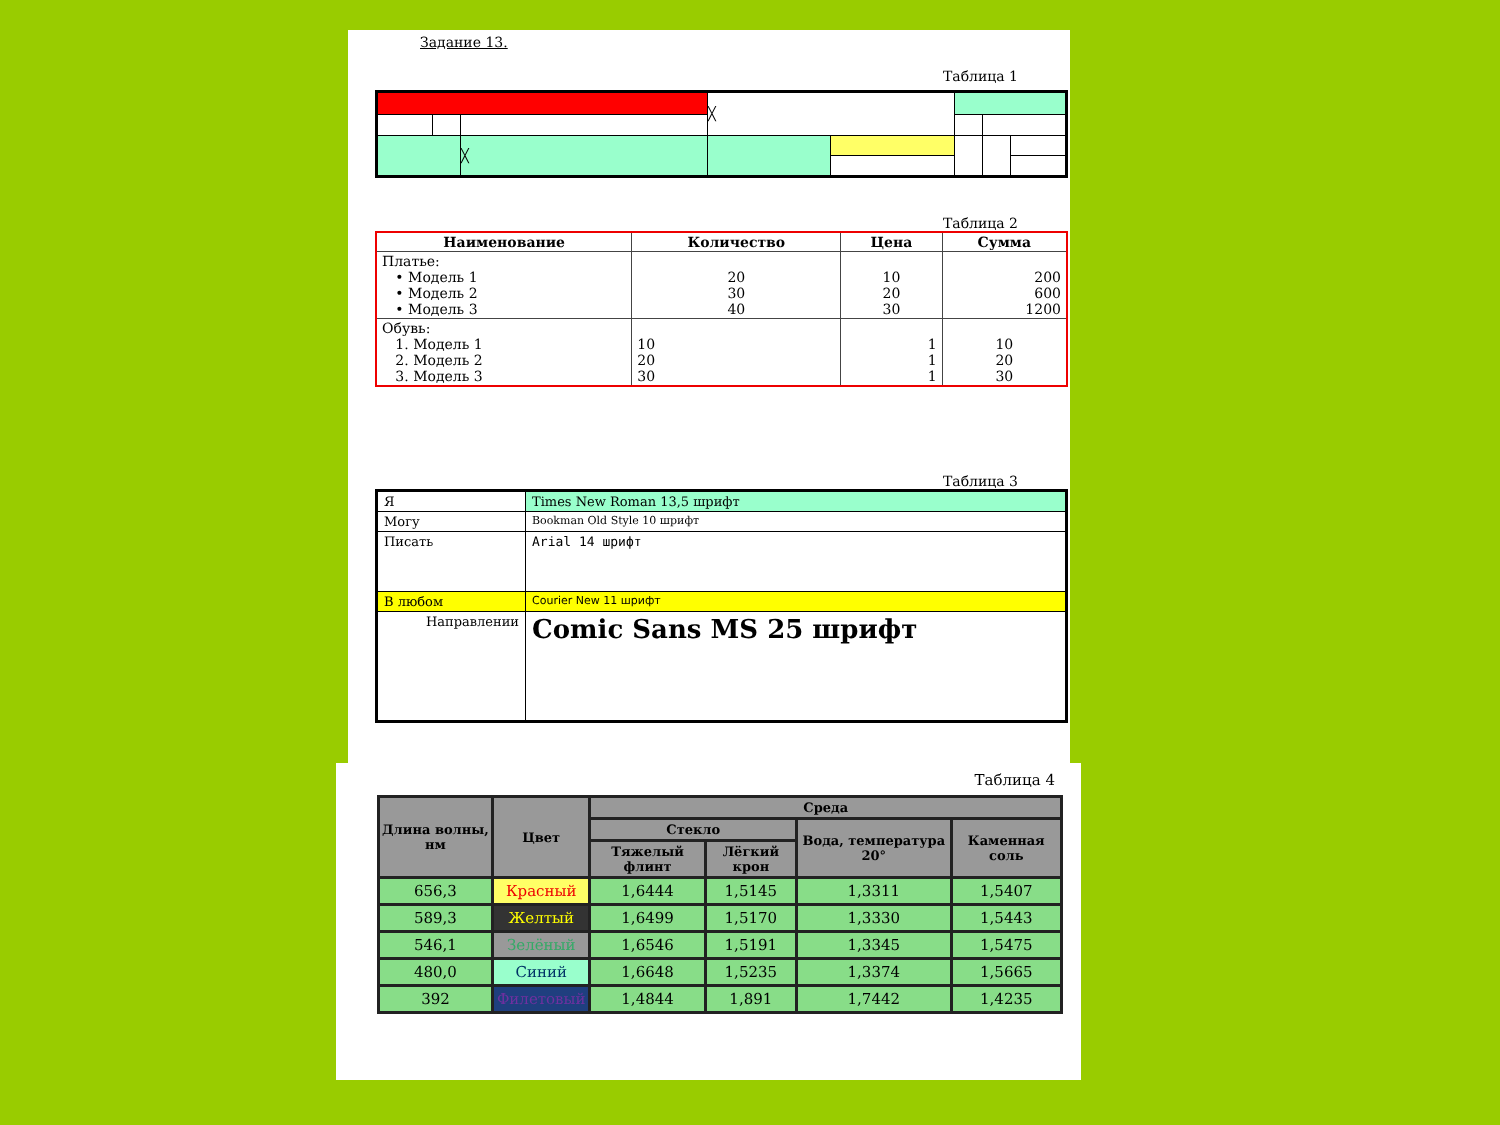Задание 13.
Таблица 1
| | | | ╳ | | | | |
| | | ╳ | | | | | |
Таблица 2
| Наименование | Количество | Цена | Сумма |
| --- | --- | --- | --- |
| Платье: • Модель 1 • Модель 2 • Модель 3 | 20 30 40 | 10 20 30 | 200 600 1200 |
| Обувь: 1. Модель 1 2. Модель 2 3. Модель 3 | 10 20 30 | 1 1 1 | 10 20 30 |
Таблица 3
| Я | Times New Roman 13,5 шрифт |
| Могу | Bookman Old Style 10 шрифт |
| Писать | Arial 14 шрифт |
| В любом | Courier New 11 шрифт |
| Направлении | Comic Sans MS 25 шрифт |
Таблица 4
| Длина волны, нм | Цвет | Среда | | | |
| --- | --- | --- | --- | --- | --- |
| | | Стекло | | Вода, температура 20° | Каменная соль |
| | | Тяжелый флинт | Лёгкий крон | | |
| 656,3 | Красный | 1,6444 | 1,5145 | 1,3311 | 1,5407 |
| 589,3 | Желтый | 1,6499 | 1,5170 | 1,3330 | 1,5443 |
| 546,1 | Зелёный | 1,6546 | 1,5191 | 1,3345 | 1,5475 |
| 480,0 | Синий | 1,6648 | 1,5235 | 1,3374 | 1,5665 |
| 392 | Филетовый | 1,4844 | 1,891 | 1,7442 | 1,4235 |